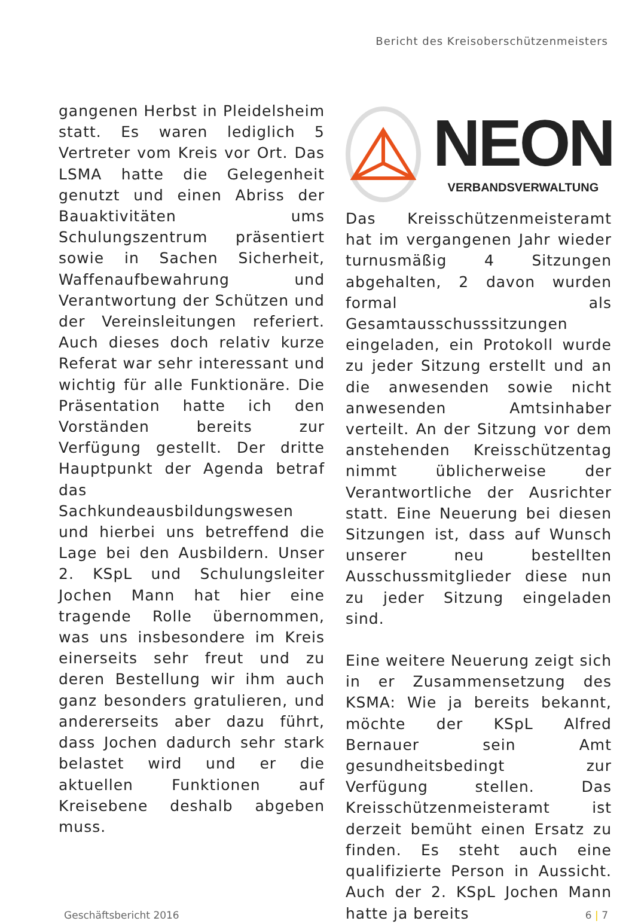Bericht des Kreisoberschützenmeisters
gangenen Herbst in Pleidelsheim statt. Es waren lediglich 5 Vertreter vom Kreis vor Ort. Das LSMA hatte die Gelegenheit genutzt und einen Abriss der Bauaktivitäten ums Schulungszentrum präsentiert sowie in Sachen Sicherheit, Waffenaufbewahrung und Verantwortung der Schützen und der Vereinsleitungen referiert. Auch dieses doch relativ kurze Referat war sehr interessant und wichtig für alle Funktionäre. Die Präsentation hatte ich den Vorständen bereits zur Verfügung gestellt. Der dritte Hauptpunkt der Agenda betraf das Sachkundeausbildungswesen und hierbei uns betreffend die Lage bei den Ausbildern. Unser 2. KSpL und Schulungsleiter Jochen Mann hat hier eine tragende Rolle übernommen, was uns insbesondere im Kreis einerseits sehr freut und zu deren Bestellung wir ihm auch ganz besonders gratulieren, und andererseits aber dazu führt, dass Jochen dadurch sehr stark belastet wird und er die aktuellen Funktionen auf Kreisebene deshalb abgeben muss.
NEON
VERBANDSVERWALTUNG
Das Kreisschützenmeisteramt hat im vergangenen Jahr wieder turnusmäßig 4 Sitzungen abgehalten, 2 davon wurden formal als Gesamtausschusssitzungen eingeladen, ein Protokoll wurde zu jeder Sitzung erstellt und an die anwesenden sowie nicht anwesenden Amtsinhaber verteilt. An der Sitzung vor dem anstehenden Kreisschützentag nimmt üblicherweise der Verantwortliche der Ausrichter statt. Eine Neuerung bei diesen Sitzungen ist, dass auf Wunsch unserer neu bestellten Ausschussmitglieder diese nun zu jeder Sitzung eingeladen sind.
Eine weitere Neuerung zeigt sich in er Zusammensetzung des KSMA: Wie ja bereits bekannt, möchte der KSpL Alfred Bernauer sein Amt gesundheitsbedingt zur Verfügung stellen. Das Kreisschützenmeisteramt ist derzeit bemüht einen Ersatz zu finden. Es steht auch eine qualifizierte Person in Aussicht. Auch der 2. KSpL Jochen Mann hatte ja bereits
Geschäftsbericht 2016 6 | 7